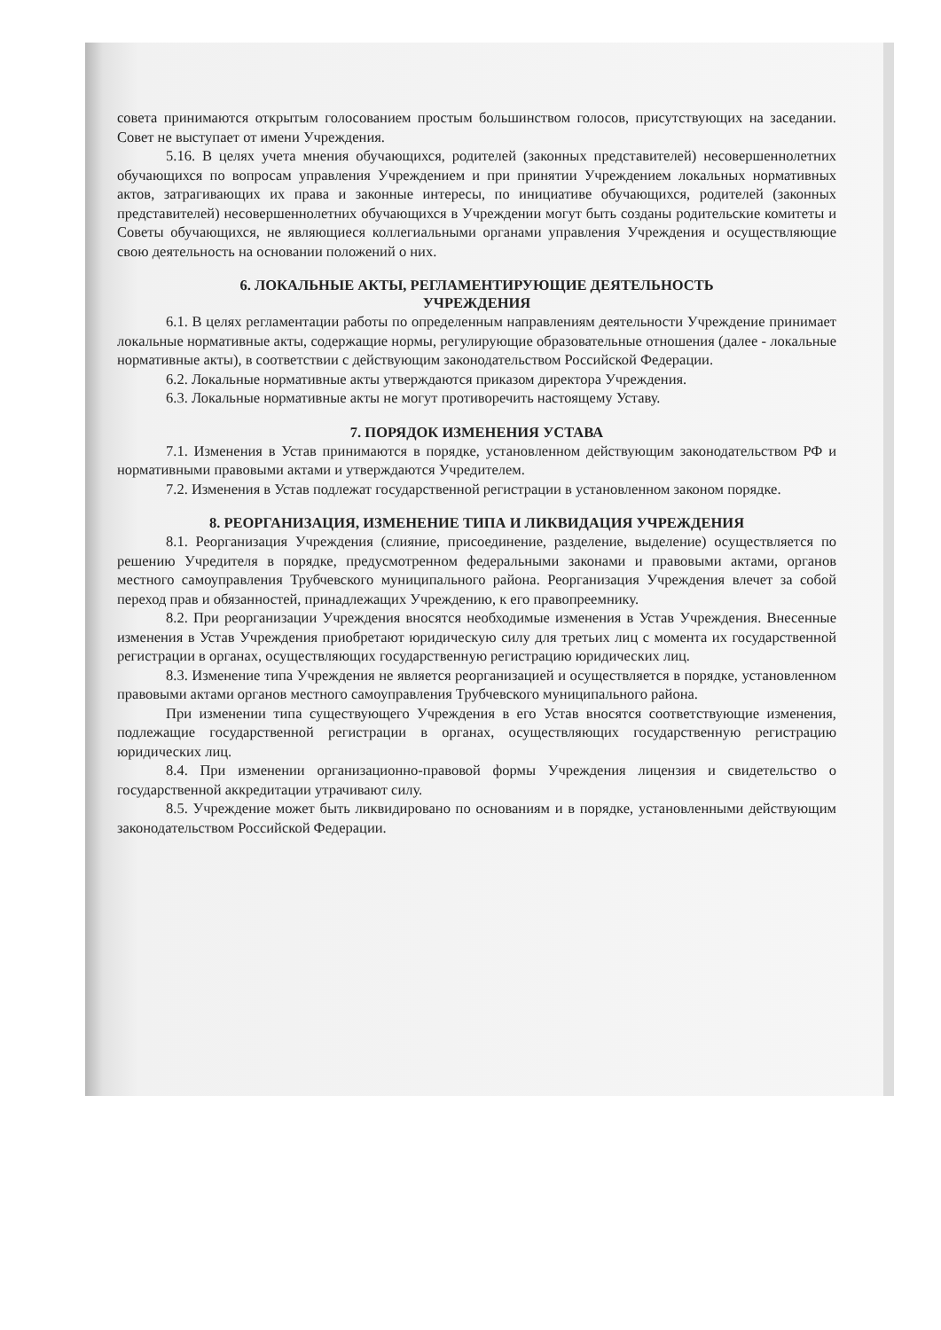совета принимаются открытым голосованием простым большинством голосов, присутствующих на заседании. Совет не выступает от имени Учреждения.
5.16. В целях учета мнения обучающихся, родителей (законных представителей) несовершеннолетних обучающихся по вопросам управления Учреждением и при принятии Учреждением локальных нормативных актов, затрагивающих их права и законные интересы, по инициативе обучающихся, родителей (законных представителей) несовершеннолетних обучающихся в Учреждении могут быть созданы родительские комитеты и Советы обучающихся, не являющиеся коллегиальными органами управления Учреждения и осуществляющие свою деятельность на основании положений о них.
6. ЛОКАЛЬНЫЕ АКТЫ, РЕГЛАМЕНТИРУЮЩИЕ ДЕЯТЕЛЬНОСТЬ
УЧРЕЖДЕНИЯ
6.1. В целях регламентации работы по определенным направлениям деятельности Учреждение принимает локальные нормативные акты, содержащие нормы, регулирующие образовательные отношения (далее - локальные нормативные акты), в соответствии с действующим законодательством Российской Федерации.
6.2. Локальные нормативные акты утверждаются приказом директора Учреждения.
6.3. Локальные нормативные акты не могут противоречить настоящему Уставу.
7. ПОРЯДОК ИЗМЕНЕНИЯ УСТАВА
7.1. Изменения в Устав принимаются в порядке, установленном действующим законодательством РФ и нормативными правовыми актами и утверждаются Учредителем.
7.2. Изменения в Устав подлежат государственной регистрации в установленном законом порядке.
8. РЕОРГАНИЗАЦИЯ, ИЗМЕНЕНИЕ ТИПА И ЛИКВИДАЦИЯ УЧРЕЖДЕНИЯ
8.1. Реорганизация Учреждения (слияние, присоединение, разделение, выделение) осуществляется по решению Учредителя в порядке, предусмотренном федеральными законами и правовыми актами, органов местного самоуправления Трубчевского муниципального района. Реорганизация Учреждения влечет за собой переход прав и обязанностей, принадлежащих Учреждению, к его правопреемнику.
8.2. При реорганизации Учреждения вносятся необходимые изменения в Устав Учреждения. Внесенные изменения в Устав Учреждения приобретают юридическую силу для третьих лиц с момента их государственной регистрации в органах, осуществляющих государственную регистрацию юридических лиц.
8.3. Изменение типа Учреждения не является реорганизацией и осуществляется в порядке, установленном правовыми актами органов местного самоуправления Трубчевского муниципального района.
При изменении типа существующего Учреждения в его Устав вносятся соответствующие изменения, подлежащие государственной регистрации в органах, осуществляющих государственную регистрацию юридических лиц.
8.4. При изменении организационно-правовой формы Учреждения лицензия и свидетельство о государственной аккредитации утрачивают силу.
8.5. Учреждение может быть ликвидировано по основаниям и в порядке, установленными действующим законодательством Российской Федерации.